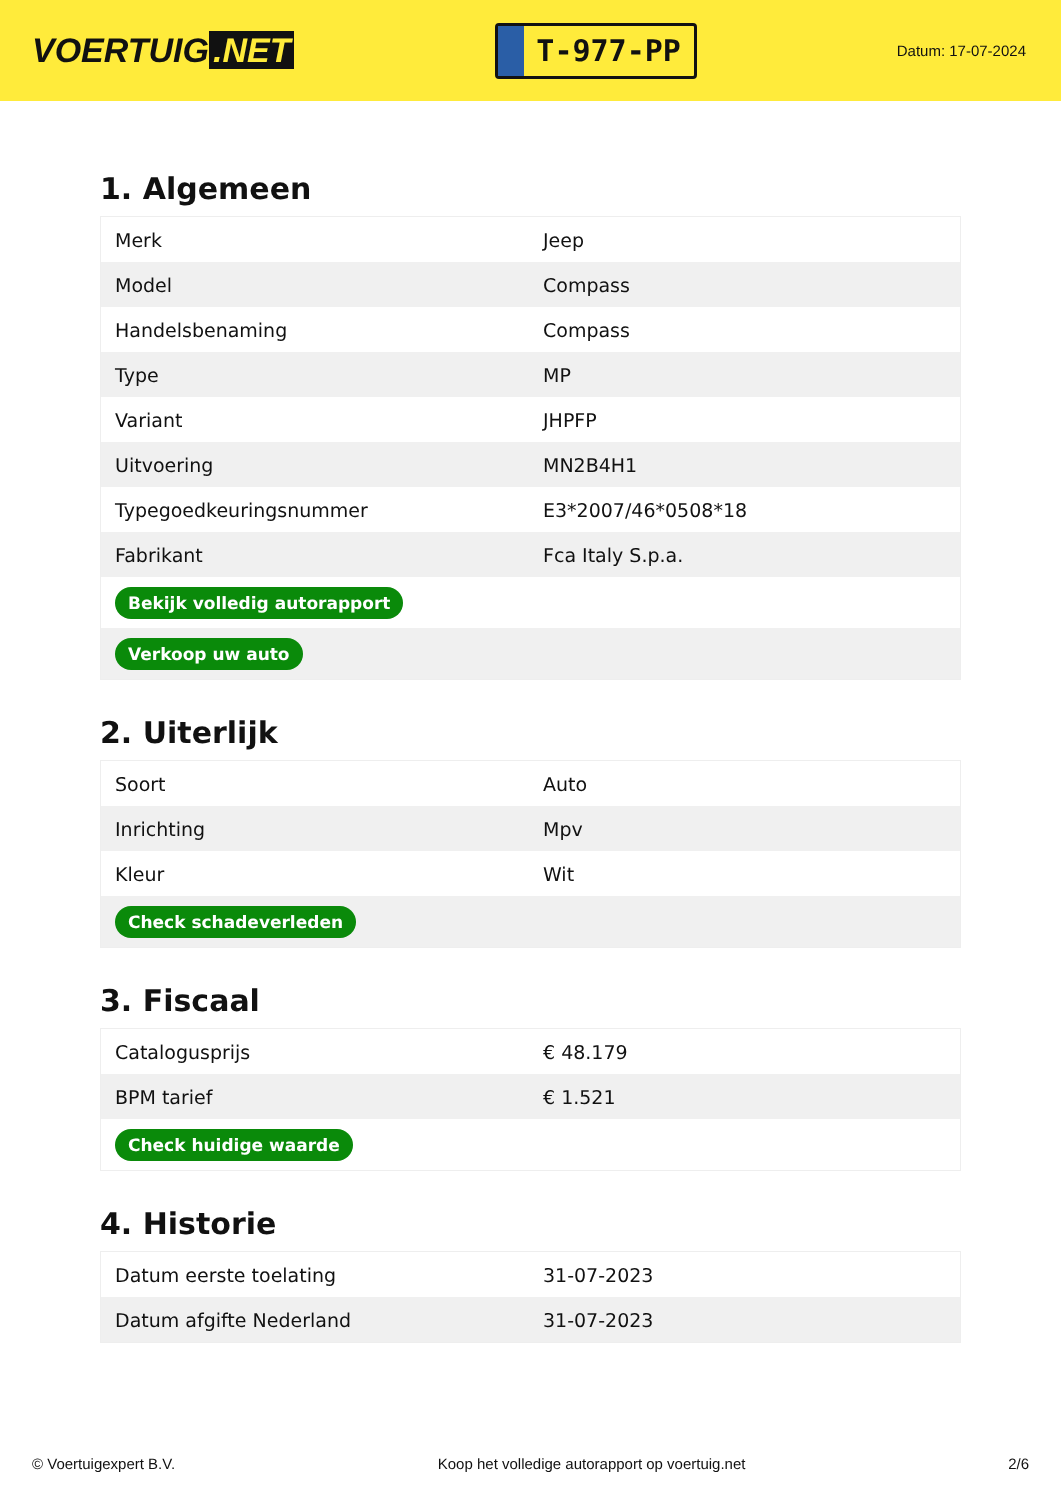VOERTUIG.NET
T-977-PP
Datum: 17-07-2024
1. Algemeen
| Merk | Jeep |
| Model | Compass |
| Handelsbenaming | Compass |
| Type | MP |
| Variant | JHPFP |
| Uitvoering | MN2B4H1 |
| Typegoedkeuringsnummer | E3*2007/46*0508*18 |
| Fabrikant | Fca Italy S.p.a. |
| Bekijk volledig autorapport | |
| Verkoop uw auto | |
2. Uiterlijk
| Soort | Auto |
| Inrichting | Mpv |
| Kleur | Wit |
| Check schadeverleden | |
3. Fiscaal
| Catalogusprijs | € 48.179 |
| BPM tarief | € 1.521 |
| Check huidige waarde | |
4. Historie
| Datum eerste toelating | 31-07-2023 |
| Datum afgifte Nederland | 31-07-2023 |
© Voertuigexpert B.V. Koop het volledige autorapport op voertuig.net 2/6